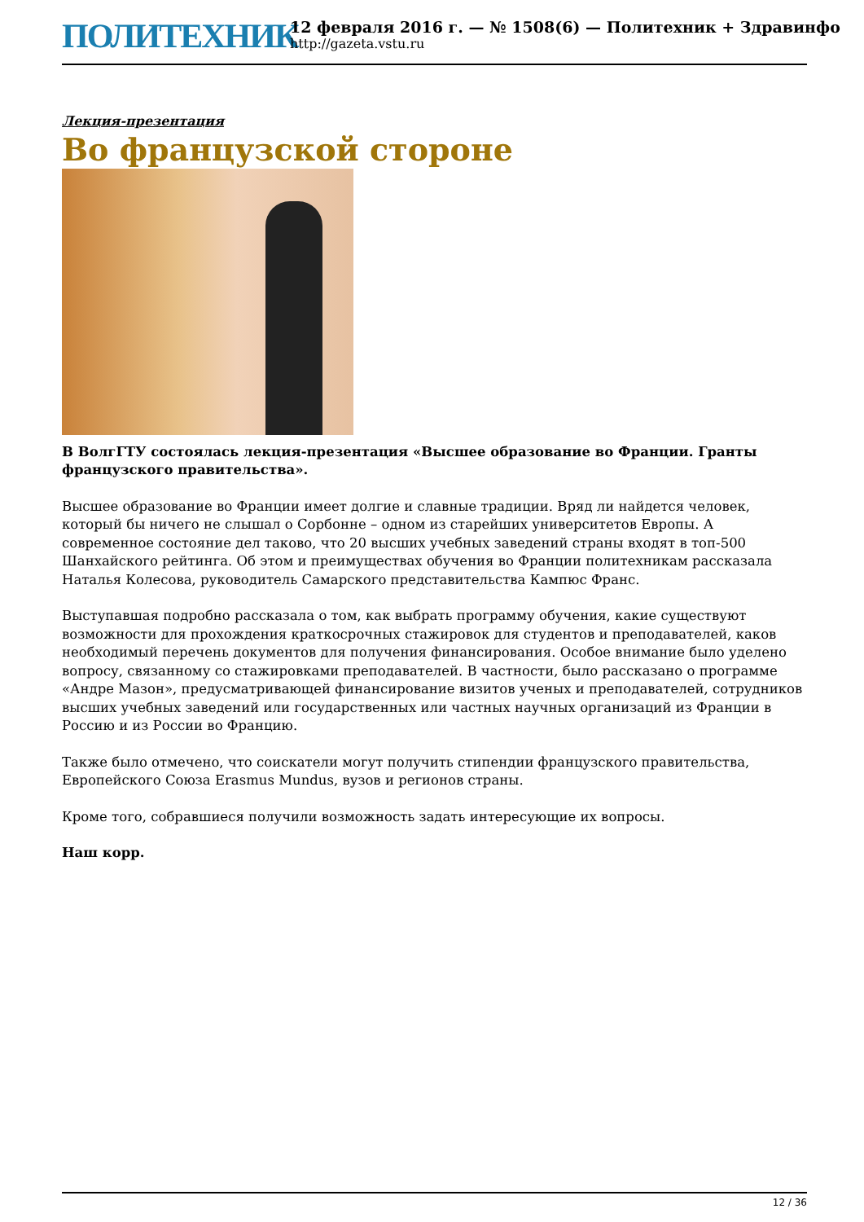ПОЛИТЕХНИК
12 февраля 2016 г. — № 1508(6) — Политехник + Здравинфо
http://gazeta.vstu.ru
Лекция-презентация
Во французской стороне
В ВолгГТУ состоялась лекция-презентация «Высшее образование во Франции. Гранты французского правительства».
Высшее образование во Франции имеет долгие и славные традиции. Вряд ли найдется человек, который бы ничего не слышал о Сорбонне – одном из старейших университетов Европы. А современное состояние дел таково, что 20 высших учебных заведений страны входят в топ-500 Шанхайского рейтинга. Об этом и преимуществах обучения во Франции политехникам рассказала Наталья Колесова, руководитель Самарского представительства Кампюс Франс.
Выступавшая подробно рассказала о том, как выбрать программу обучения, какие существуют возможности для прохождения краткосрочных стажировок для студентов и преподавателей, каков необходимый перечень документов для получения финансирования. Особое внимание было уделено вопросу, связанному со стажировками преподавателей. В частности, было рассказано о программе «Андре Мазон», предусматривающей финансирование визитов ученых и преподавателей, сотрудников высших учебных заведений или государственных или частных научных организаций из Франции в Россию и из России во Францию.
Также было отмечено, что соискатели могут получить стипендии французского правительства, Европейского Союза Erasmus Mundus, вузов и регионов страны.
Кроме того, собравшиеся получили возможность задать интересующие их вопросы.
Наш корр.
12 / 36